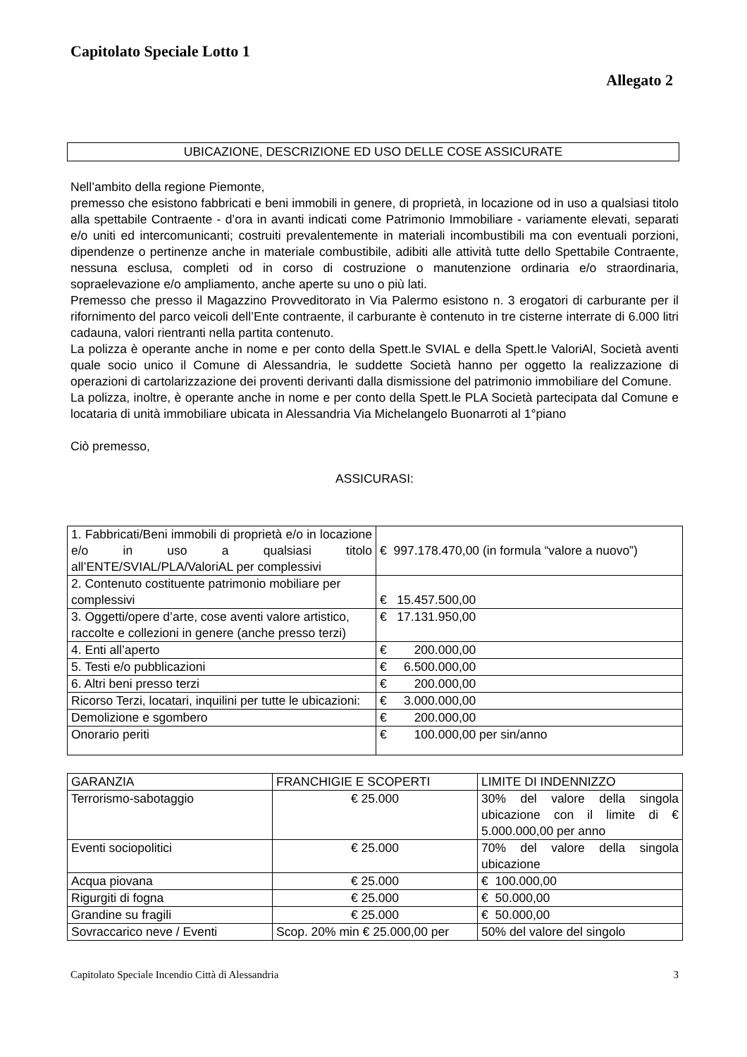Capitolato Speciale Lotto 1
Allegato 2
UBICAZIONE, DESCRIZIONE ED USO DELLE COSE ASSICURATE
Nell’ambito della regione Piemonte,
premesso che esistono fabbricati e beni immobili in genere, di proprietà, in locazione od in uso a qualsiasi titolo alla spettabile Contraente - d’ora in avanti indicati come Patrimonio Immobiliare - variamente elevati, separati e/o uniti ed intercomunicanti; costruiti prevalentemente in materiali incombustibili ma con eventuali porzioni, dipendenze o pertinenze anche in materiale combustibile, adibiti alle attività tutte dello Spettabile Contraente, nessuna esclusa, completi od in corso di costruzione o manutenzione ordinaria e/o straordinaria, sopraelevazione e/o ampliamento, anche aperte su uno o più lati.
Premesso che presso il Magazzino Provveditorato in Via Palermo esistono n. 3 erogatori di carburante per il rifornimento del parco veicoli dell’Ente contraente, il carburante è contenuto in tre cisterne interrate di 6.000 litri cadauna, valori rientranti nella partita contenuto.
La polizza è operante anche in nome e per conto della Spett.le SVIAL e della Spett.le ValoriAl, Società aventi quale socio unico il Comune di Alessandria, le suddette Società hanno per oggetto la realizzazione di operazioni di cartolarizzazione dei proventi derivanti dalla dismissione del patrimonio immobiliare del Comune.
La polizza, inoltre, è operante anche in nome e per conto della Spett.le PLA Società partecipata dal Comune e locataria di unità immobiliare ubicata in Alessandria Via Michelangelo Buonarroti al 1°piano
Ciò premesso,
ASSICURASI:
| 1. Fabbricati/Beni immobili di proprietà e/o in locazione e/o in uso a qualsiasi titolo all’ENTE/SVIAL/PLA/ValoriAL per complessivi | € 997.178.470,00 (in formula “valore a nuovo”) |
| 2. Contenuto costituente patrimonio mobiliare per complessivi | € 15.457.500,00 |
| 3. Oggetti/opere d’arte, cose aventi valore artistico, raccolte e collezioni in genere (anche presso terzi) | € 17.131.950,00 |
| 4. Enti all’aperto | € 200.000,00 |
| 5. Testi e/o pubblicazioni | € 6.500.000,00 |
| 6. Altri beni presso terzi | € 200.000,00 |
| Ricorso Terzi, locatari, inquilini per tutte le ubicazioni: | € 3.000.000,00 |
| Demolizione e sgombero | € 200.000,00 |
| Onorario periti | € 100.000,00 per sin/anno |
| GARANZIA | FRANCHIGIE E SCOPERTI | LIMITE DI INDENNIZZO |
| --- | --- | --- |
| Terrorismo-sabotaggio | € 25.000 | 30% del valore della singola ubicazione con il limite di € 5.000.000,00 per anno |
| Eventi sociopolitici | € 25.000 | 70% del valore della singola ubicazione |
| Acqua piovana | € 25.000 | € 100.000,00 |
| Rigurgiti di fogna | € 25.000 | € 50.000,00 |
| Grandine su fragili | € 25.000 | € 50.000,00 |
| Sovraccarico neve / Eventi | Scop. 20% min € 25.000,00 per | 50% del valore del singolo |
Capitolato Speciale Incendio Città di Alessandria 3